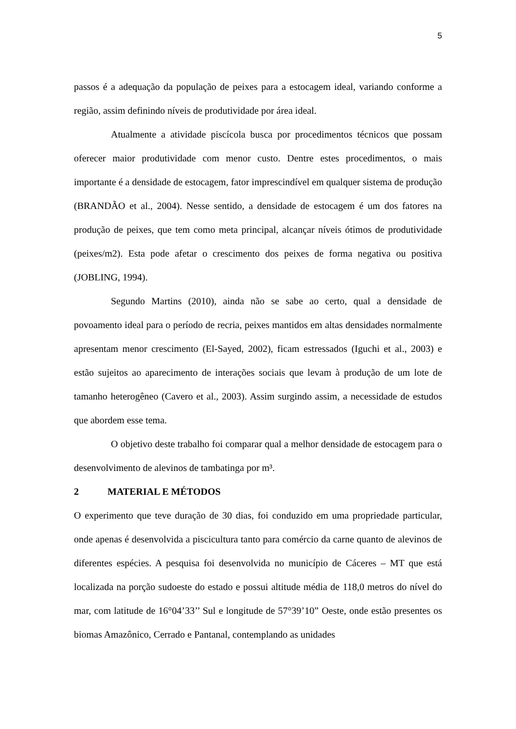5
passos é a adequação da população de peixes para a estocagem ideal, variando conforme a região, assim definindo níveis de produtividade por área ideal.
Atualmente a atividade piscícola busca por procedimentos técnicos que possam oferecer maior produtividade com menor custo. Dentre estes procedimentos, o mais importante é a densidade de estocagem, fator imprescindível em qualquer sistema de produção (BRANDÃO et al., 2004). Nesse sentido, a densidade de estocagem é um dos fatores na produção de peixes, que tem como meta principal, alcançar níveis ótimos de produtividade (peixes/m2). Esta pode afetar o crescimento dos peixes de forma negativa ou positiva (JOBLING, 1994).
Segundo Martins (2010), ainda não se sabe ao certo, qual a densidade de povoamento ideal para o período de recria, peixes mantidos em altas densidades normalmente apresentam menor crescimento (El-Sayed, 2002), ficam estressados (Iguchi et al., 2003) e estão sujeitos ao aparecimento de interações sociais que levam à produção de um lote de tamanho heterogêneo (Cavero et al., 2003). Assim surgindo assim, a necessidade de estudos que abordem esse tema.
O objetivo deste trabalho foi comparar qual a melhor densidade de estocagem para o desenvolvimento de alevinos de tambatinga por m³.
2 MATERIAL E MÉTODOS
O experimento que teve duração de 30 dias, foi conduzido em uma propriedade particular, onde apenas é desenvolvida a piscicultura tanto para comércio da carne quanto de alevinos de diferentes espécies. A pesquisa foi desenvolvida no município de Cáceres – MT que está localizada na porção sudoeste do estado e possui altitude média de 118,0 metros do nível do mar, com latitude de 16°04’33’’ Sul e longitude de 57°39’10” Oeste, onde estão presentes os biomas Amazônico, Cerrado e Pantanal, contemplando as unidades